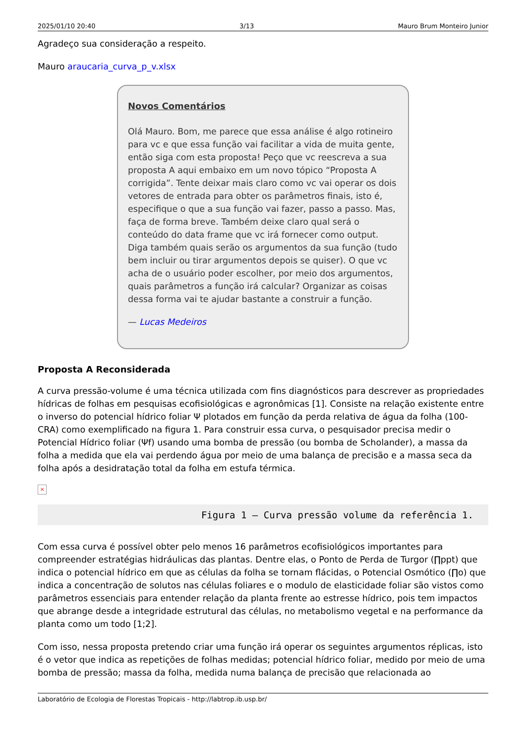2025/01/10 20:40 3/13 Mauro Brum Monteiro Junior
Agradeço sua consideração a respeito.
Mauro araucaria_curva_p_v.xlsx
Novos Comentários
Olá Mauro. Bom, me parece que essa análise é algo rotineiro para vc e que essa função vai facilitar a vida de muita gente, então siga com esta proposta! Peço que vc reescreva a sua proposta A aqui embaixo em um novo tópico “Proposta A corrigida”. Tente deixar mais claro como vc vai operar os dois vetores de entrada para obter os parâmetros finais, isto é, especifique o que a sua função vai fazer, passo a passo. Mas, faça de forma breve. Também deixe claro qual será o conteúdo do data frame que vc irá fornecer como output. Diga também quais serão os argumentos da sua função (tudo bem incluir ou tirar argumentos depois se quiser). O que vc acha de o usuário poder escolher, por meio dos argumentos, quais parâmetros a função irá calcular? Organizar as coisas dessa forma vai te ajudar bastante a construir a função.
— Lucas Medeiros
Proposta A Reconsiderada
A curva pressão-volume é uma técnica utilizada com fins diagnósticos para descrever as propriedades hídricas de folhas em pesquisas ecofisiológicas e agronômicas [1]. Consiste na relação existente entre o inverso do potencial hídrico foliar Ψ plotados em função da perda relativa de água da folha (100-CRA) como exemplificado na figura 1. Para construir essa curva, o pesquisador precisa medir o Potencial Hídrico foliar (Ψf) usando uma bomba de pressão (ou bomba de Scholander), a massa da folha a medida que ela vai perdendo água por meio de uma balança de precisão e a massa seca da folha após a desidratação total da folha em estufa térmica.
×
Figura 1 – Curva pressão volume da referência 1.
Com essa curva é possível obter pelo menos 16 parâmetros ecofisiológicos importantes para compreender estratégias hidráulicas das plantas. Dentre elas, o Ponto de Perda de Turgor (∏ppt) que indica o potencial hídrico em que as células da folha se tornam flácidas, o Potencial Osmótico (∏o) que indica a concentração de solutos nas células foliares e o modulo de elasticidade foliar são vistos como parâmetros essenciais para entender relação da planta frente ao estresse hídrico, pois tem impactos que abrange desde a integridade estrutural das células, no metabolismo vegetal e na performance da planta como um todo [1;2].
Com isso, nessa proposta pretendo criar uma função irá operar os seguintes argumentos réplicas, isto é o vetor que indica as repetições de folhas medidas; potencial hídrico foliar, medido por meio de uma bomba de pressão; massa da folha, medida numa balança de precisão que relacionada ao
Laboratório de Ecologia de Florestas Tropicais - http://labtrop.ib.usp.br/